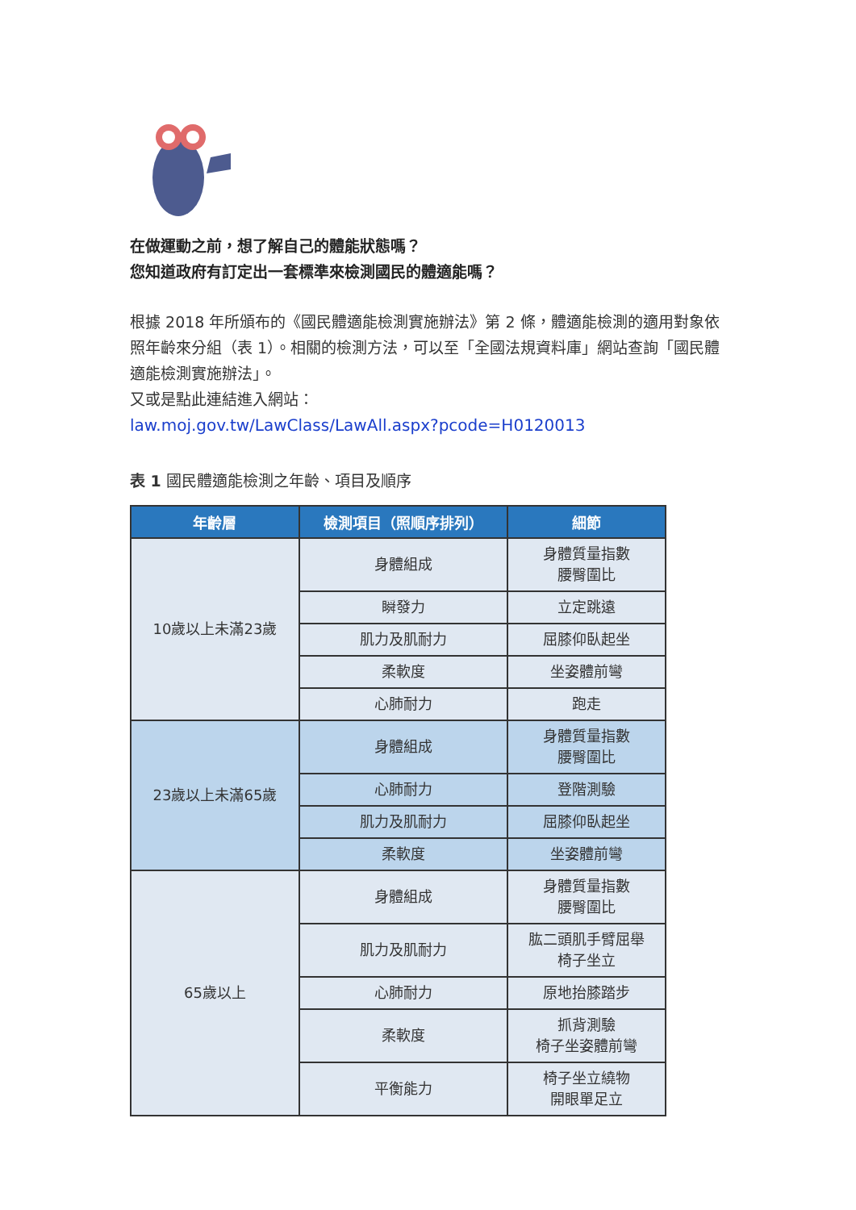在做運動之前，想了解自己的體能狀態嗎？
您知道政府有訂定出一套標準來檢測國民的體適能嗎？
根據 2018 年所頒布的《國民體適能檢測實施辦法》第 2 條，體適能檢測的適用對象依照年齡來分組（表 1）。相關的檢測方法，可以至「全國法規資料庫」網站查詢「國民體適能檢測實施辦法」。
又或是點此連結進入網站：
law.moj.gov.tw/LawClass/LawAll.aspx?pcode=H0120013
表 1 國民體適能檢測之年齡、項目及順序
| 年齡層 | 檢測項目（照順序排列） | 細節 |
| --- | --- | --- |
| 10歲以上未滿23歲 | 身體組成 | 身體質量指數 腰臀圍比 |
| | 瞬發力 | 立定跳遠 |
| | 肌力及肌耐力 | 屈膝仰臥起坐 |
| | 柔軟度 | 坐姿體前彎 |
| | 心肺耐力 | 跑走 |
| 23歲以上未滿65歲 | 身體組成 | 身體質量指數 腰臀圍比 |
| | 心肺耐力 | 登階測驗 |
| | 肌力及肌耐力 | 屈膝仰臥起坐 |
| | 柔軟度 | 坐姿體前彎 |
| 65歲以上 | 身體組成 | 身體質量指數 腰臀圍比 |
| | 肌力及肌耐力 | 肱二頭肌手臂屈舉 椅子坐立 |
| | 心肺耐力 | 原地抬膝踏步 |
| | 柔軟度 | 抓背測驗 椅子坐姿體前彎 |
| | 平衡能力 | 椅子坐立繞物 開眼單足立 |